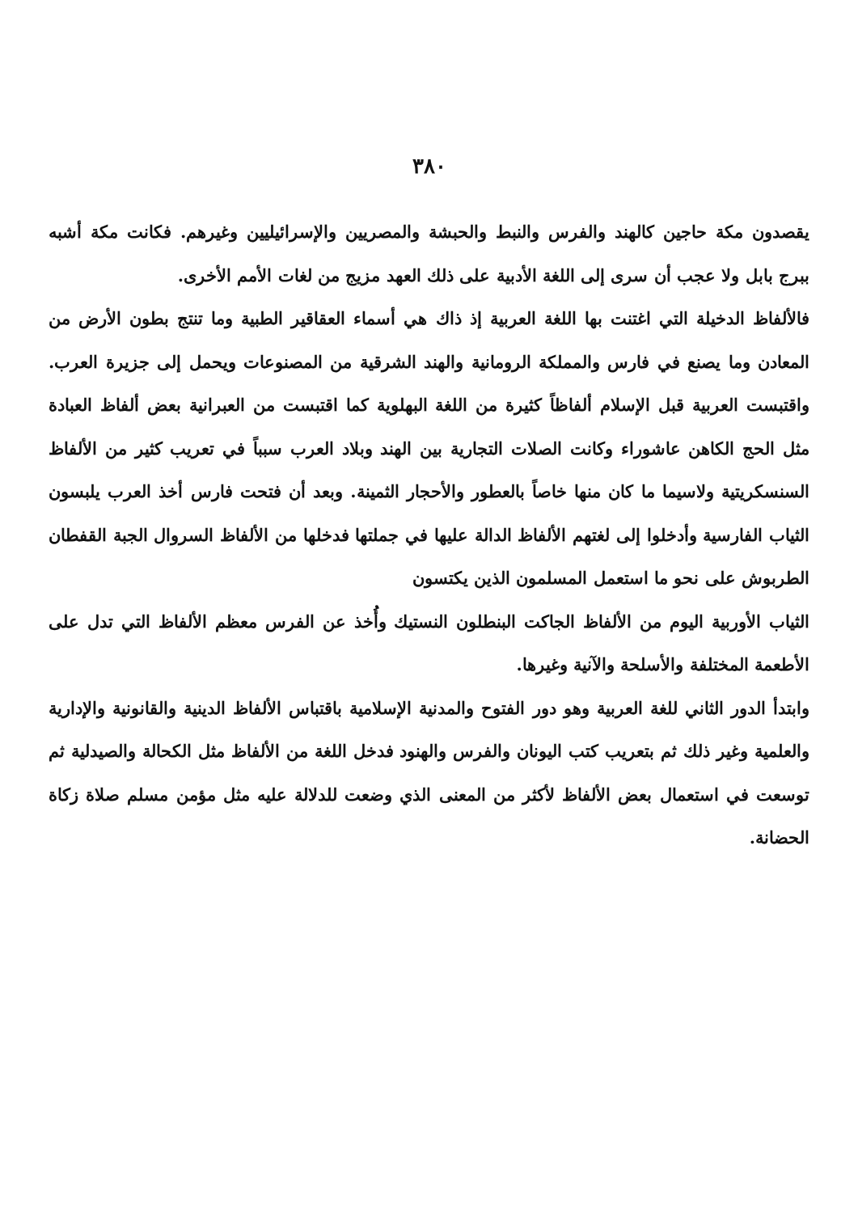٣٨٠
يقصدون مكة حاجين كالهند والفرس والنبط والحبشة والمصريين والإسرائيليين وغيرهم. فكانت مكة أشبه ببرج بابل ولا عجب أن سرى إلى اللغة الأدبية على ذلك العهد مزيج من لغات الأمم الأخرى.
فالألفاظ الدخيلة التي اغتنت بها اللغة العربية إذ ذاك هي أسماء العقاقير الطبية وما تنتج بطون الأرض من المعادن وما يصنع في فارس والمملكة الرومانية والهند الشرقية من المصنوعات ويحمل إلى جزيرة العرب. واقتبست العربية قبل الإسلام ألفاظاً كثيرة من اللغة البهلوية كما اقتبست من العبرانية بعض ألفاظ العبادة مثل الحج الكاهن عاشوراء وكانت الصلات التجارية بين الهند وبلاد العرب سبباً في تعريب كثير من الألفاظ السنسكريتية ولاسيما ما كان منها خاصاً بالعطور والأحجار الثمينة. وبعد أن فتحت فارس أخذ العرب يلبسون الثياب الفارسية وأدخلوا إلى لغتهم الألفاظ الدالة عليها في جملتها فدخلها من الألفاظ السروال الجبة القفطان الطربوش على نحو ما استعمل المسلمون الذين يكتسون
الثياب الأوربية اليوم من الألفاظ الجاكت البنطلون النستيك وأُخذ عن الفرس معظم الألفاظ التي تدل على الأطعمة المختلفة والأسلحة والآنية وغيرها.
وابتدأ الدور الثاني للغة العربية وهو دور الفتوح والمدنية الإسلامية باقتباس الألفاظ الدينية والقانونية والإدارية والعلمية وغير ذلك ثم بتعريب كتب اليونان والفرس والهنود فدخل اللغة من الألفاظ مثل الكحالة والصيدلية ثم توسعت في استعمال بعض الألفاظ لأكثر من المعنى الذي وضعت للدلالة عليه مثل مؤمن مسلم صلاة زكاة الحضانة.